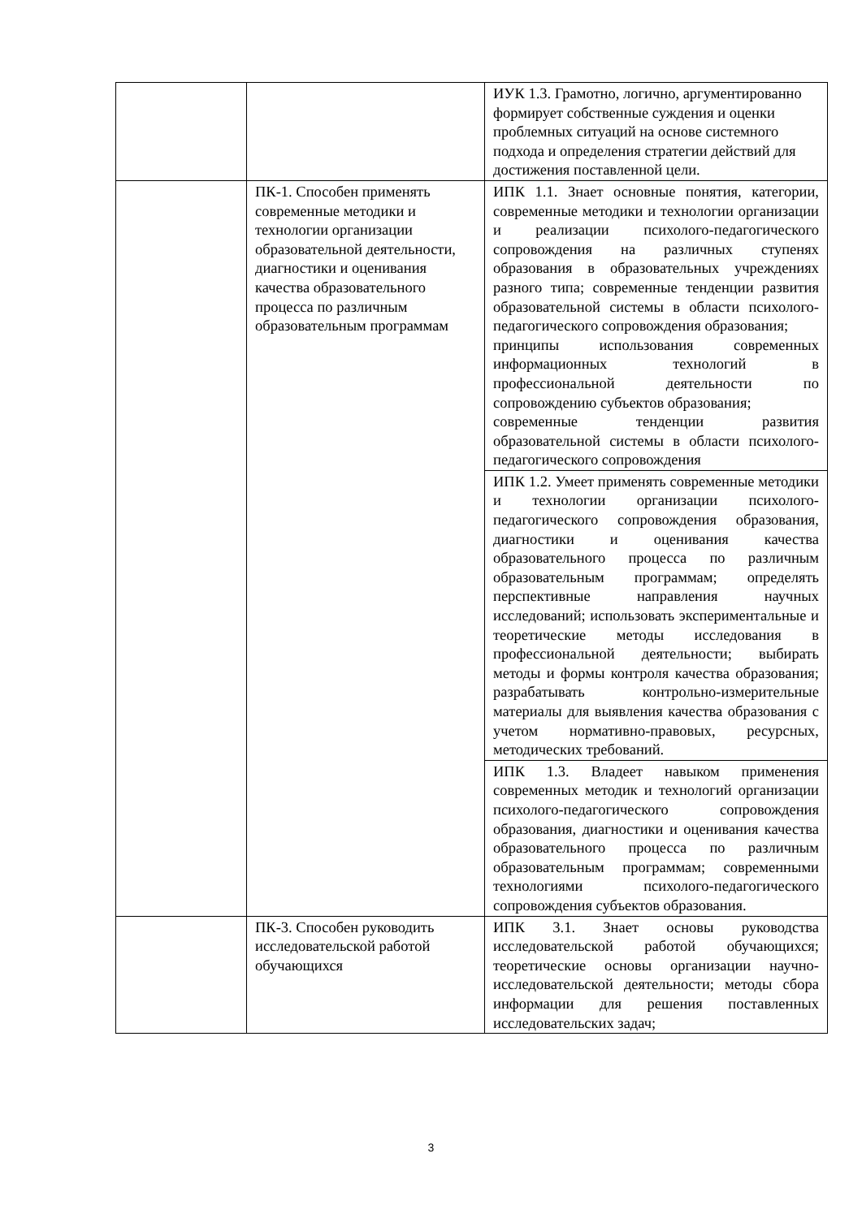| | | ИУК 1.3. Грамотно, логично, аргументированно формирует собственные суждения и оценки проблемных ситуаций на основе системного подхода и определения стратегии действий для достижения поставленной цели. |
| | ПК-1. Способен применять современные методики и технологии организации образовательной деятельности, диагностики и оценивания качества образовательного процесса по различным образовательным программам | ИПК 1.1. Знает основные понятия, категории, современные методики и технологии организации и реализации психолого-педагогического сопровождения на различных ступенях образования в образовательных учреждениях разного типа; современные тенденции развития образовательной системы в области психолого-педагогического сопровождения образования; принципы использования современных информационных технологий в профессиональной деятельности по сопровождению субъектов образования; современные тенденции развития образовательной системы в области психолого-педагогического сопровождения |
| | | ИПК 1.2. Умеет применять современные методики и технологии организации психолого-педагогического сопровождения образования, диагностики и оценивания качества образовательного процесса по различным образовательным программам; определять перспективные направления научных исследований; использовать экспериментальные и теоретические методы исследования в профессиональной деятельности; выбирать методы и формы контроля качества образования; разрабатывать контрольно-измерительные материалы для выявления качества образования с учетом нормативно-правовых, ресурсных, методических требований. |
| | | ИПК 1.3. Владеет навыком применения современных методик и технологий организации психолого-педагогического сопровождения образования, диагностики и оценивания качества образовательного процесса по различным образовательным программам; современными технологиями психолого-педагогического сопровождения субъектов образования. |
| | ПК-3. Способен руководить исследовательской работой обучающихся | ИПК 3.1. Знает основы руководства исследовательской работой обучающихся; теоретические основы организации научно-исследовательской деятельности; методы сбора информации для решения поставленных исследовательских задач; |
3